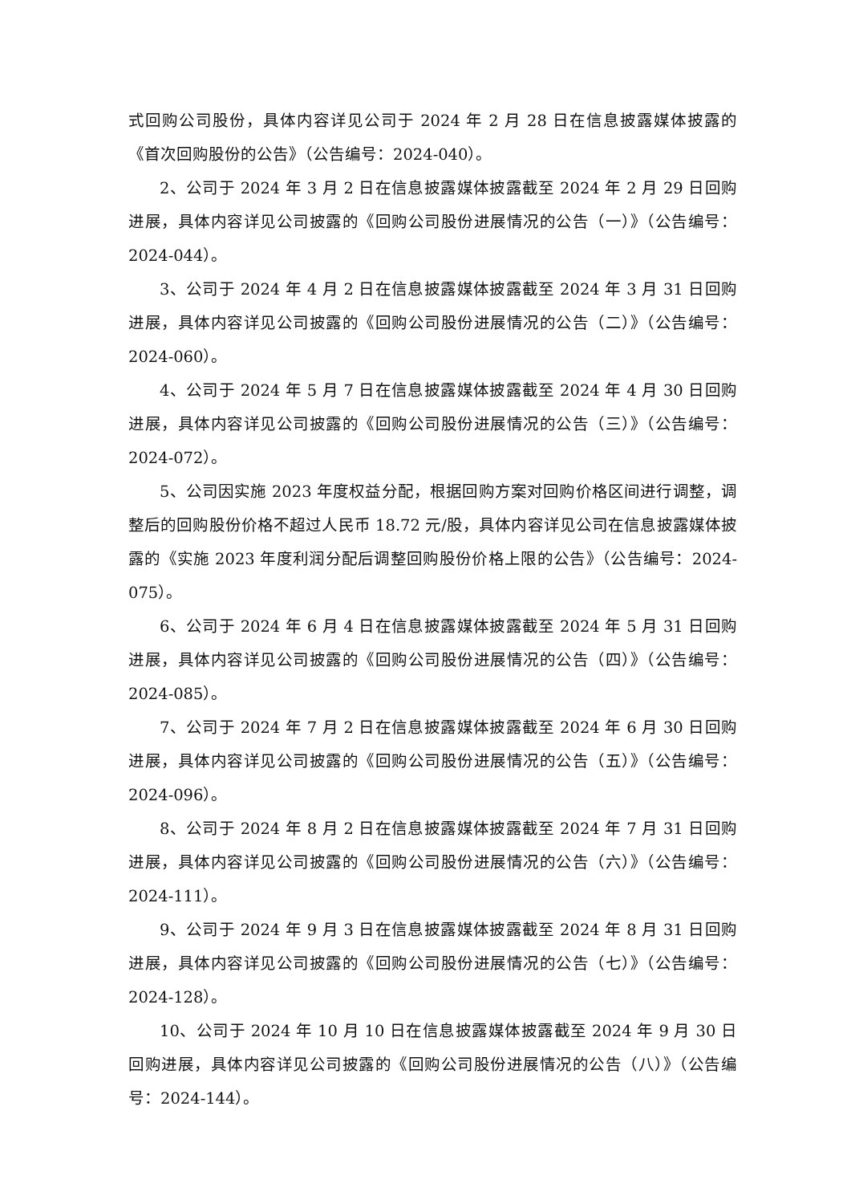式回购公司股份，具体内容详见公司于 2024 年 2 月 28 日在信息披露媒体披露的《首次回购股份的公告》（公告编号：2024-040）。
2、公司于 2024 年 3 月 2 日在信息披露媒体披露截至 2024 年 2 月 29 日回购进展，具体内容详见公司披露的《回购公司股份进展情况的公告（一）》（公告编号：2024-044）。
3、公司于 2024 年 4 月 2 日在信息披露媒体披露截至 2024 年 3 月 31 日回购进展，具体内容详见公司披露的《回购公司股份进展情况的公告（二）》（公告编号：2024-060）。
4、公司于 2024 年 5 月 7 日在信息披露媒体披露截至 2024 年 4 月 30 日回购进展，具体内容详见公司披露的《回购公司股份进展情况的公告（三）》（公告编号：2024-072）。
5、公司因实施 2023 年度权益分配，根据回购方案对回购价格区间进行调整，调整后的回购股份价格不超过人民币 18.72 元/股，具体内容详见公司在信息披露媒体披露的《实施 2023 年度利润分配后调整回购股份价格上限的公告》（公告编号：2024-075）。
6、公司于 2024 年 6 月 4 日在信息披露媒体披露截至 2024 年 5 月 31 日回购进展，具体内容详见公司披露的《回购公司股份进展情况的公告（四）》（公告编号：2024-085）。
7、公司于 2024 年 7 月 2 日在信息披露媒体披露截至 2024 年 6 月 30 日回购进展，具体内容详见公司披露的《回购公司股份进展情况的公告（五）》（公告编号：2024-096）。
8、公司于 2024 年 8 月 2 日在信息披露媒体披露截至 2024 年 7 月 31 日回购进展，具体内容详见公司披露的《回购公司股份进展情况的公告（六）》（公告编号：2024-111）。
9、公司于 2024 年 9 月 3 日在信息披露媒体披露截至 2024 年 8 月 31 日回购进展，具体内容详见公司披露的《回购公司股份进展情况的公告（七）》（公告编号：2024-128）。
10、公司于 2024 年 10 月 10 日在信息披露媒体披露截至 2024 年 9 月 30 日回购进展，具体内容详见公司披露的《回购公司股份进展情况的公告（八）》（公告编号：2024-144）。